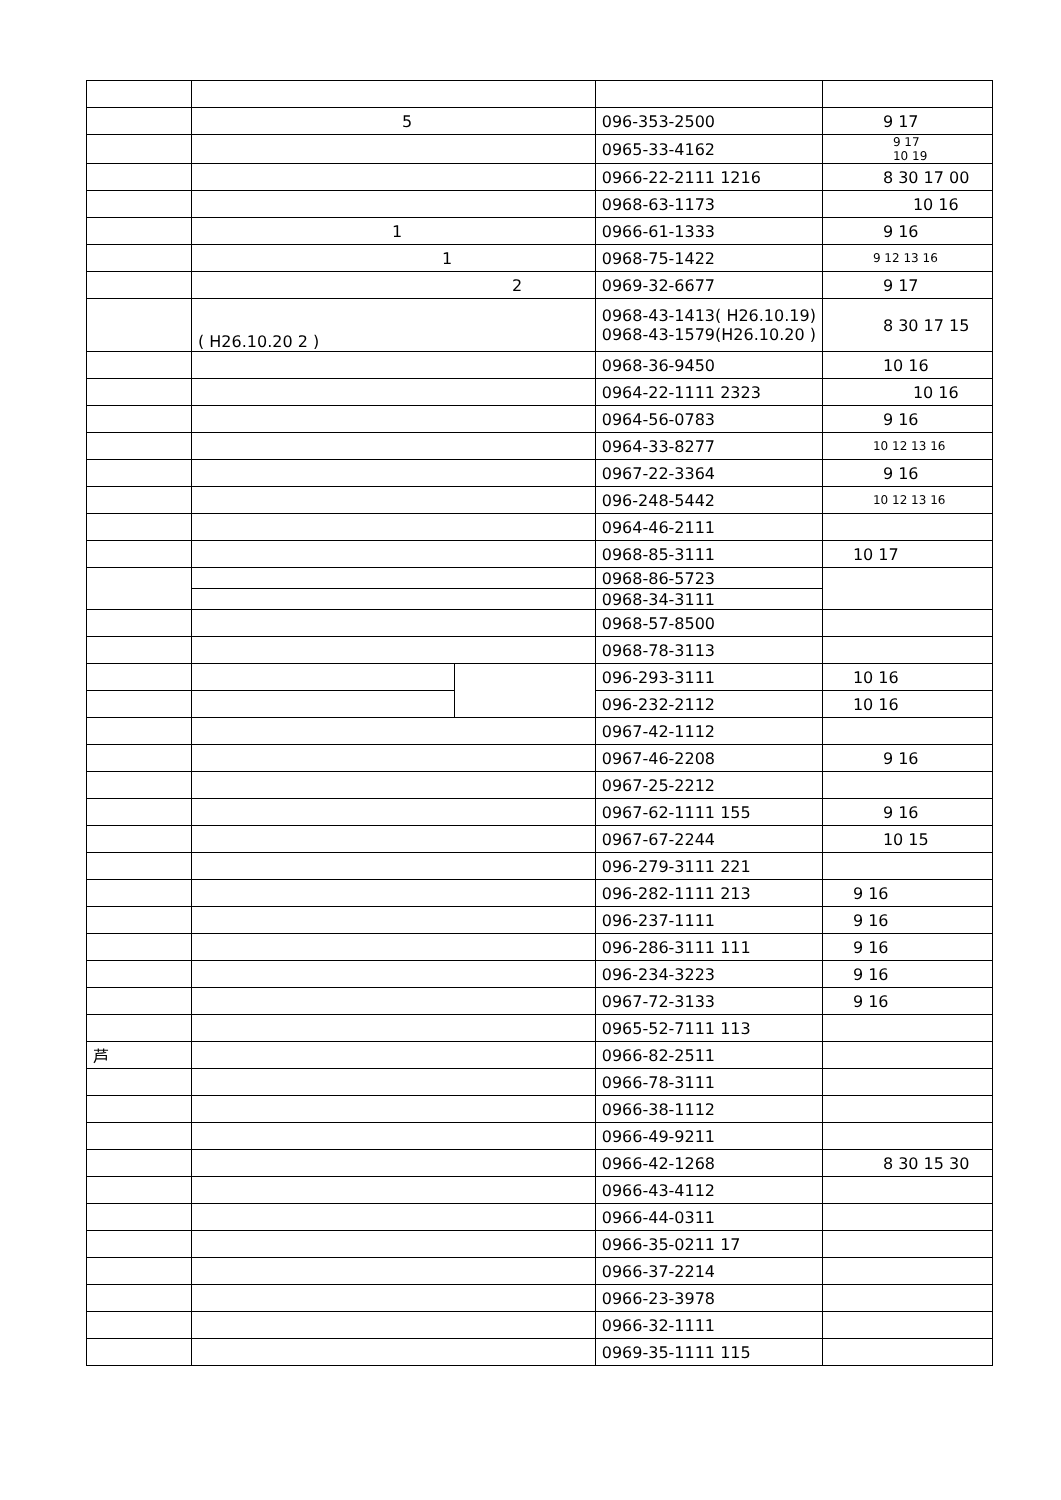| | 5 | | 096-353-2500 | 9 17 |
| | | | 0965-33-4162 | 9 17 10 19 |
| | | | 0966-22-2111 1216 | 8 30 17 00 |
| | | | 0968-63-1173 | 10 16 |
| | 1 | | 0966-61-1333 | 9 16 |
| | 1 | | 0968-75-1422 | 9 12 13 16 |
| | 2 | | 0969-32-6677 | 9 17 |
| | ( H26.10.20 2 ) | | 0968-43-1413( H26.10.19) 0968-43-1579(H26.10.20 ) | 8 30 17 15 |
| | | | 0968-36-9450 | 10 16 |
| | | | 0964-22-1111 2323 | 10 16 |
| | | | 0964-56-0783 | 9 16 |
| | | | 0964-33-8277 | 10 12 13 16 |
| | | | 0967-22-3364 | 9 16 |
| | | | 096-248-5442 | 10 12 13 16 |
| | | | 0964-46-2111 | |
| | | | 0968-85-3111 | 10 17 |
| | | | 0968-86-5723 | |
| | | | 0968-34-3111 | |
| | | | 0968-57-8500 | |
| | | | 0968-78-3113 | |
| | | | 096-293-3111 | 10 16 |
| | | | 096-232-2112 | 10 16 |
| | | | 0967-42-1112 | |
| | | | 0967-46-2208 | 9 16 |
| | | | 0967-25-2212 | |
| | | | 0967-62-1111 155 | 9 16 |
| | | | 0967-67-2244 | 10 15 |
| | | | 096-279-3111 221 | |
| | | | 096-282-1111 213 | 9 16 |
| | | | 096-237-1111 | 9 16 |
| | | | 096-286-3111 111 | 9 16 |
| | | | 096-234-3223 | 9 16 |
| | | | 0967-72-3133 | 9 16 |
| | | | 0965-52-7111 113 | |
| 芦 | | | 0966-82-2511 | |
| | | | 0966-78-3111 | |
| | | | 0966-38-1112 | |
| | | | 0966-49-9211 | |
| | | | 0966-42-1268 | 8 30 15 30 |
| | | | 0966-43-4112 | |
| | | | 0966-44-0311 | |
| | | | 0966-35-0211 17 | |
| | | | 0966-37-2214 | |
| | | | 0966-23-3978 | |
| | | | 0966-32-1111 | |
| | | | 0969-35-1111 115 | |